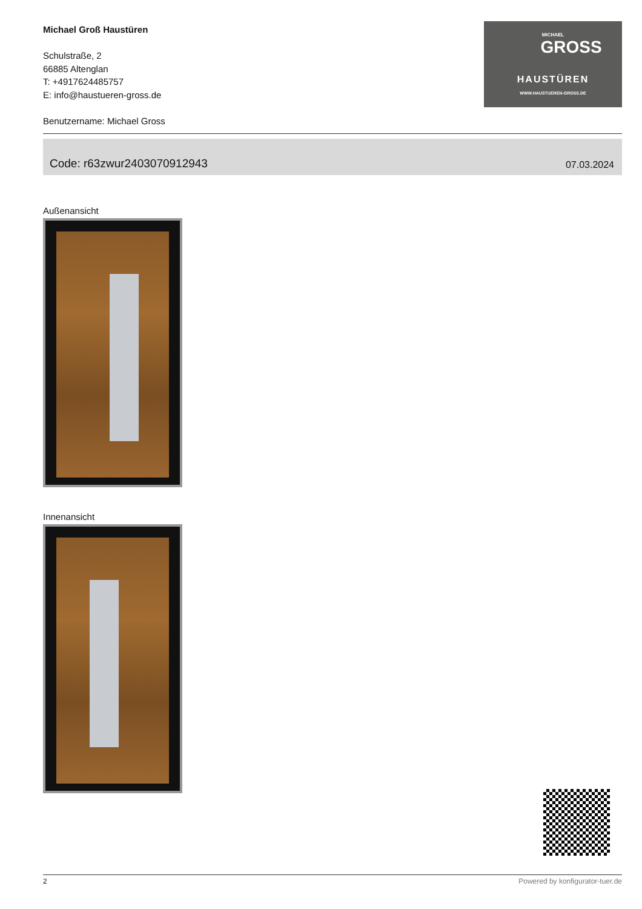Michael Groß Haustüren
Schulstraße, 2
66885 Altenglan
T: +4917624485757
E: info@haustueren-gross.de
Benutzername: Michael Gross
MICHAEL
GROSS
HAUSTÜREN
WWW.HAUSTUEREN-GROSS.DE
Code: r63zwur2403070912943 07.03.2024
Außenansicht
Innenansicht
2 Powered by konfigurator-tuer.de